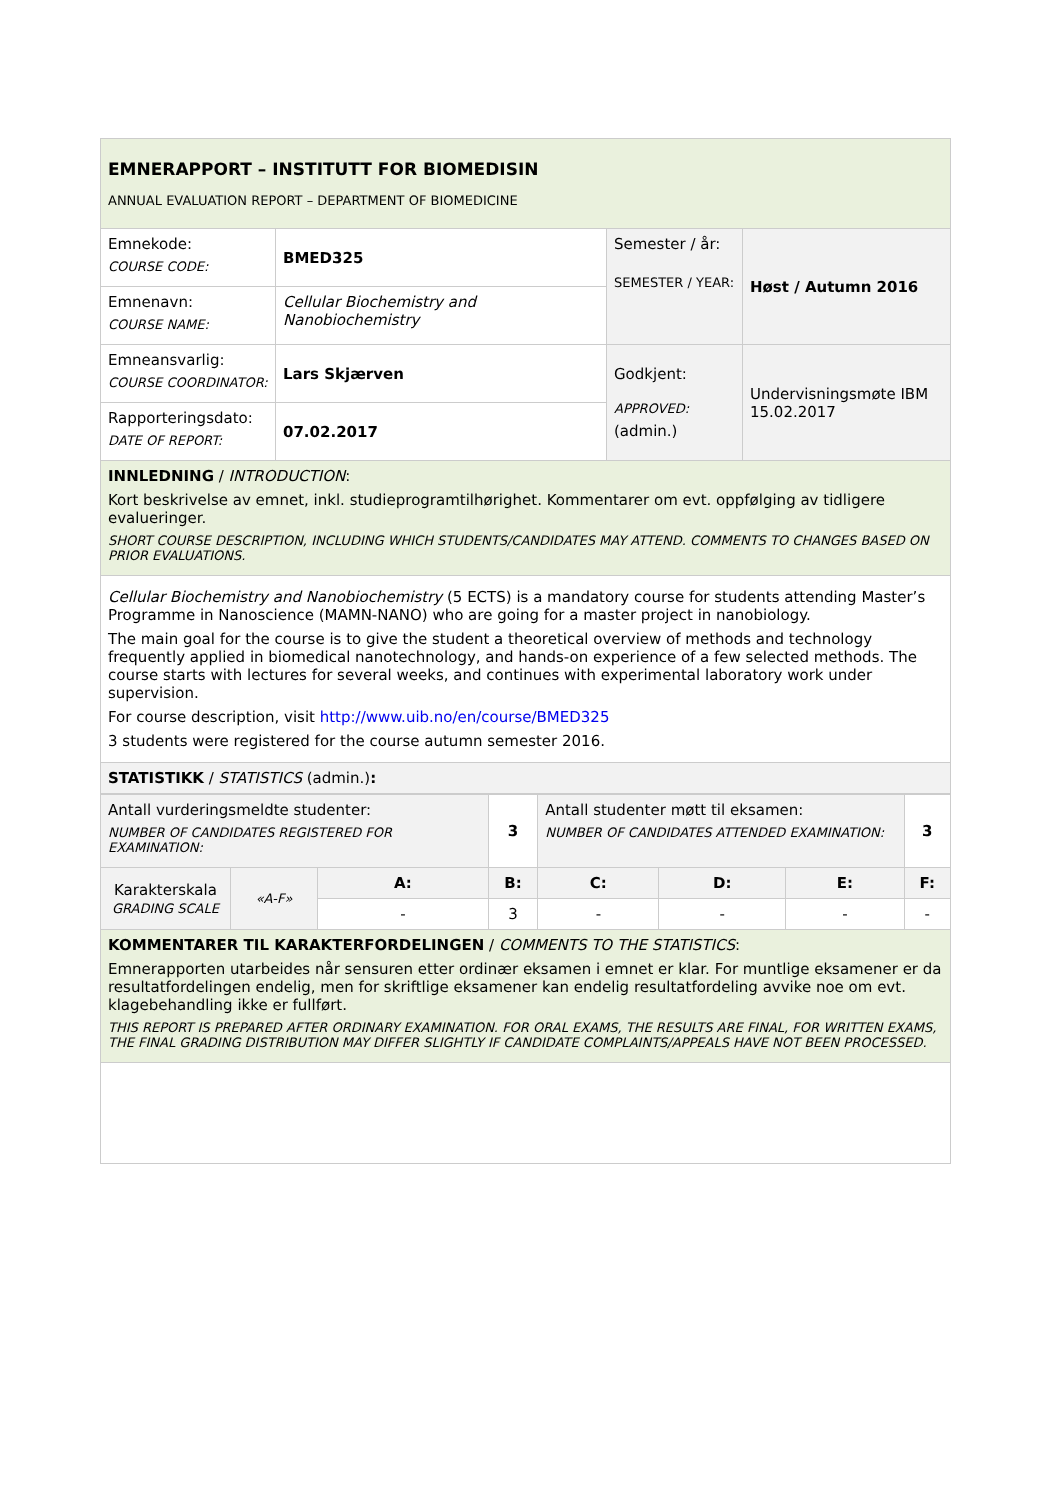| EMNERAPPORT – INSTITUTT FOR BIOMEDISIN ANNUAL EVALUATION REPORT – DEPARTMENT OF BIOMEDICINE | | | |
| Emnekode: COURSE CODE: | BMED325 | Semester / år: SEMESTER / YEAR: | Høst / Autumn 2016 |
| Emnenavn: COURSE NAME: | Cellular Biochemistry and Nanobiochemistry | | |
| Emneansvarlig: COURSE COORDINATOR: | Lars Skjærven | Godkjent: APPROVED: (admin.) | Undervisningsmøte IBM 15.02.2017 |
| Rapporteringsdato: DATE OF REPORT: | 07.02.2017 | | |
| INNLEDNING / INTRODUCTION : Kort beskrivelse av emnet, inkl. studieprogramtilhørighet. Kommentarer om evt. oppfølging av tidligere evalueringer. SHORT COURSE DESCRIPTION, INCLUDING WHICH STUDENTS/CANDIDATES MAY ATTEND. COMMENTS TO CHANGES BASED ON PRIOR EVALUATIONS. | | | |
| Cellular Biochemistry and Nanobiochemistry (5 ECTS) is a mandatory course for students attending Master’s Programme in Nanoscience (MAMN-NANO) who are going for a master project in nanobiology. The main goal for the course is to give the student a theoretical overview of methods and technology frequently applied in biomedical nanotechnology, and hands-on experience of a few selected methods. The course starts with lectures for several weeks, and continues with experimental laboratory work under supervision. For course description, visit http://www.uib.no/en/course/BMED325 3 students were registered for the course autumn semester 2016. | | | |
| STATISTIKK / STATISTICS (admin.) : | | | |
| Antall vurderingsmeldte studenter: NUMBER OF CANDIDATES REGISTERED FOR EXAMINATION: | | | 3 | Antall studenter møtt til eksamen: NUMBER OF CANDIDATES ATTENDED EXAMINATION: | | | 3 |
| Karakterskala GRADING SCALE | «A-F» | A: | B: | C: | D: | E: | F: |
| | | - | 3 | - | - | - | - |
| KOMMENTARER TIL KARAKTERFORDELINGEN / COMMENTS TO THE STATISTICS : Emnerapporten utarbeides når sensuren etter ordinær eksamen i emnet er klar. For muntlige eksamener er da resultatfordelingen endelig, men for skriftlige eksamener kan endelig resultatfordeling avvike noe om evt. klagebehandling ikke er fullført. THIS REPORT IS PREPARED AFTER ORDINARY EXAMINATION. FOR ORAL EXAMS, THE RESULTS ARE FINAL, FOR WRITTEN EXAMS, THE FINAL GRADING DISTRIBUTION MAY DIFFER SLIGHTLY IF CANDIDATE COMPLAINTS/APPEALS HAVE NOT BEEN PROCESSED. | | | | | | | |